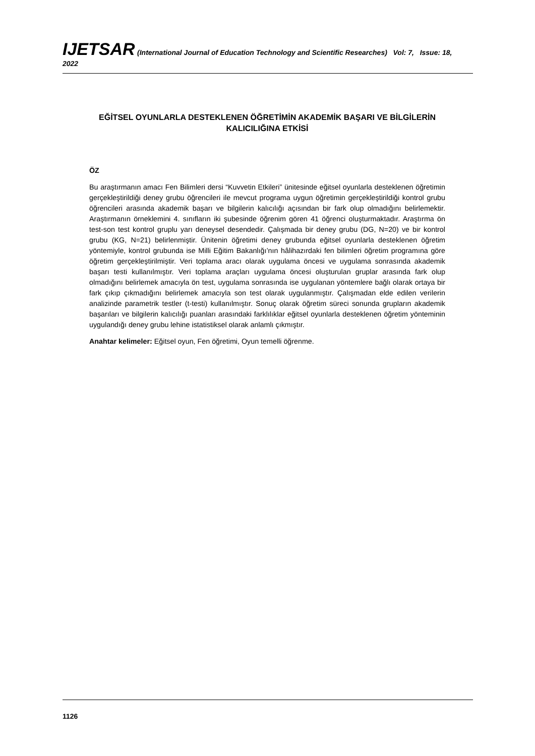IJETSAR (International Journal of Education Technology and Scientific Researches) Vol: 7, Issue: 18, 2022
EĞİTSEL OYUNLARLA DESTEKLENEN ÖĞRETİMİN AKADEMİK BAŞARI VE BİLGİLERİN KALICILIĞINA ETKİSİ
ÖZ
Bu araştırmanın amacı Fen Bilimleri dersi “Kuvvetin Etkileri” ünitesinde eğitsel oyunlarla desteklenen öğretimin gerçekleştirildiği deney grubu öğrencileri ile mevcut programa uygun öğretimin gerçekleştirildiği kontrol grubu öğrencileri arasında akademik başarı ve bilgilerin kalıcılığı açısından bir fark olup olmadığını belirlemektir. Araştırmanın örneklemini 4. sınıfların iki şubesinde öğrenim gören 41 öğrenci oluşturmaktadır. Araştırma ön test-son test kontrol gruplu yarı deneysel desendedir. Çalışmada bir deney grubu (DG, N=20) ve bir kontrol grubu (KG, N=21) belirlenmiştir. Ünitenin öğretimi deney grubunda eğitsel oyunlarla desteklenen öğretim yöntemiyle, kontrol grubunda ise Milli Eğitim Bakanlığı’nın hâlihazırdaki fen bilimleri öğretim programına göre öğretim gerçekleştirilmiştir. Veri toplama aracı olarak uygulama öncesi ve uygulama sonrasında akademik başarı testi kullanılmıştır. Veri toplama araçları uygulama öncesi oluşturulan gruplar arasında fark olup olmadığını belirlemek amacıyla ön test, uygulama sonrasında ise uygulanan yöntemlere bağlı olarak ortaya bir fark çıkıp çıkmadığını belirlemek amacıyla son test olarak uygulanmıştır. Çalışmadan elde edilen verilerin analizinde parametrik testler (t-testi) kullanılmıştır. Sonuç olarak öğretim süreci sonunda grupların akademik başarıları ve bilgilerin kalıcılığı puanları arasındaki farklılıklar eğitsel oyunlarla desteklenen öğretim yönteminin uygulandığı deney grubu lehine istatistiksel olarak anlamlı çıkmıştır.
Anahtar kelimeler: Eğitsel oyun, Fen öğretimi, Oyun temelli öğrenme.
1126